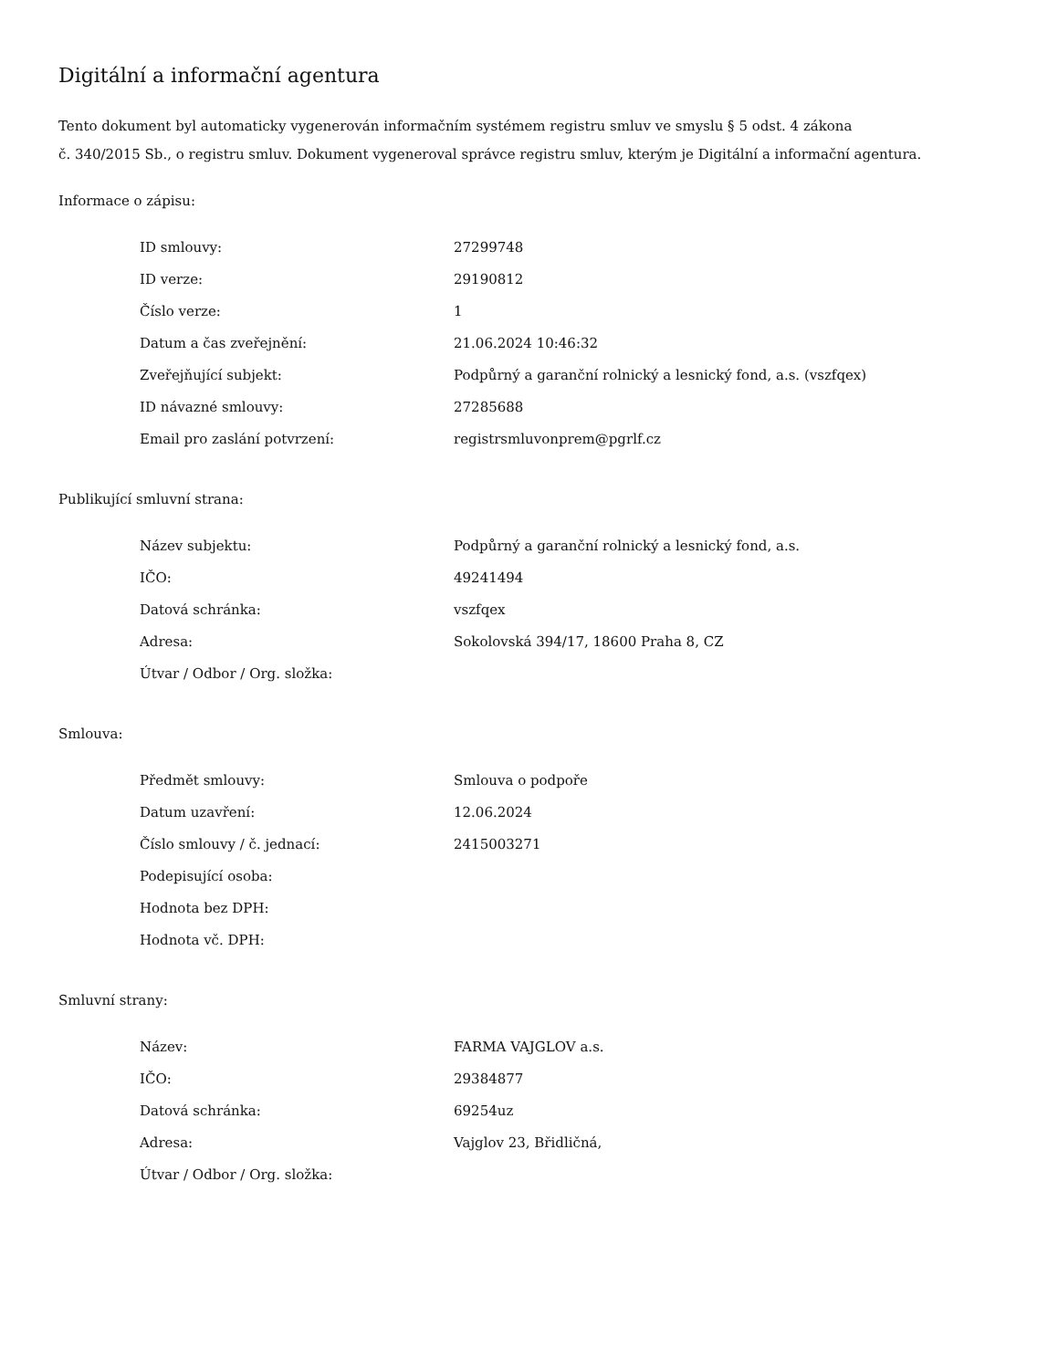Digitální a informační agentura
Tento dokument byl automaticky vygenerován informačním systémem registru smluv ve smyslu § 5 odst. 4 zákona
č. 340/2015 Sb., o registru smluv. Dokument vygeneroval správce registru smluv, kterým je Digitální a informační agentura.
Informace o zápisu:
| ID smlouvy: | 27299748 |
| ID verze: | 29190812 |
| Číslo verze: | 1 |
| Datum a čas zveřejnění: | 21.06.2024 10:46:32 |
| Zveřejňující subjekt: | Podpůrný a garanční rolnický a lesnický fond, a.s. (vszfqex) |
| ID návazné smlouvy: | 27285688 |
| Email pro zaslání potvrzení: | registrsmluvonprem@pgrlf.cz |
Publikující smluvní strana:
| Název subjektu: | Podpůrný a garanční rolnický a lesnický fond, a.s. |
| IČO: | 49241494 |
| Datová schránka: | vszfqex |
| Adresa: | Sokolovská 394/17, 18600 Praha 8, CZ |
| Útvar / Odbor / Org. složka: | |
Smlouva:
| Předmět smlouvy: | Smlouva o podpoře |
| Datum uzavření: | 12.06.2024 |
| Číslo smlouvy / č. jednací: | 2415003271 |
| Podepisující osoba: | |
| Hodnota bez DPH: | |
| Hodnota vč. DPH: | |
Smluvní strany:
| Název: | FARMA VAJGLOV a.s. |
| IČO: | 29384877 |
| Datová schránka: | 69254uz |
| Adresa: | Vajglov 23, Břidličná, |
| Útvar / Odbor / Org. složka: | |